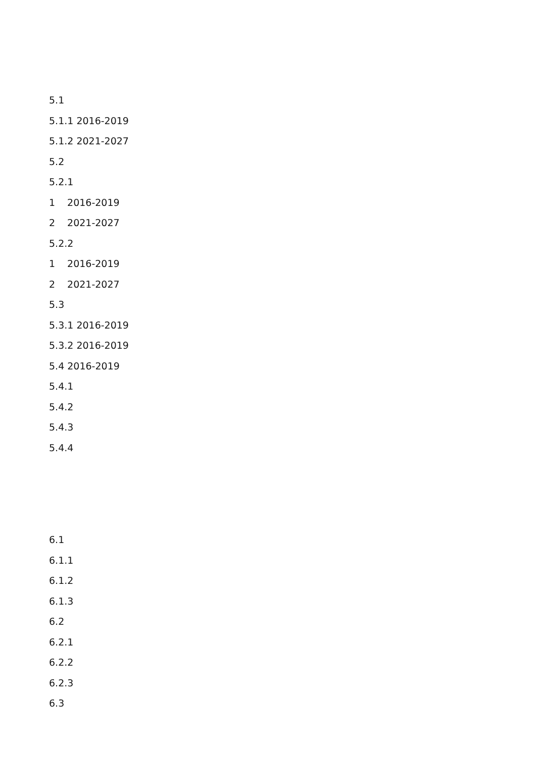5.1
5.1.1 2016-2019
5.1.2 2021-2027
5.2
5.2.1
1 2016-2019
2 2021-2027
5.2.2
1 2016-2019
2 2021-2027
5.3
5.3.1 2016-2019
5.3.2 2016-2019
5.4 2016-2019
5.4.1
5.4.2
5.4.3
5.4.4
6.1
6.1.1
6.1.2
6.1.3
6.2
6.2.1
6.2.2
6.2.3
6.3